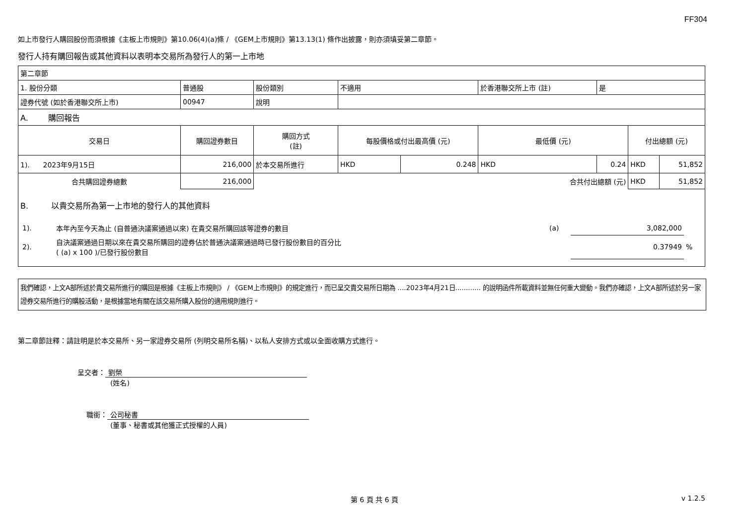FF304
如上市發行人購回股份而須根據《主板上市規則》第10.06(4)(a)條 / 《GEM上市規則》第13.13(1) 條作出披露，則亦須填妥第二章節。
發行人持有購回報告或其他資料以表明本交易所為發行人的第一上市地
| 第二章節 | | | | | | | | |
| 1. 股份分類 | 普通股 | 股份類別 | 不適用 | | 於香港聯交所上市 (註) | 是 | | |
| 證券代號 (如於香港聯交所上市) | 00947 | 說明 | | | | | | |
| A. 購回報告 | | | | | | | | |
| 交易日 | 購回證券數目 | 購回方式 (註) | 每股價格或付出最高價 (元) | | 最低價 (元) | | 付出總額 (元) | |
| 1). 2023年9月15日 | 216,000 | 於本交易所進行 | HKD | 0.248 | HKD | 0.24 | HKD | 51,852 |
| 合共購回證券總數 | 216,000 | | | | 合共付出總額 (元) | | HKD | 51,852 |
| B. 以貴交易所為第一上市地的發行人的其他資料 / 1). / 本年內至今天為止 (自普通決議案通過以來) 在貴交易所購回該等證券的數目 / (a) / 3,082,000 / / / 2). / 自決議案通過日期以來在貴交易所購回的證券佔於普通決議案通過時已發行股份數目的百分比 ( (a) x 100 )/已發行股份數目 / / 0.37949 / % / | | | | | | | | |
我們確認，上文A部所述於貴交易所進行的購回是根據《主板上市規則》 / 《GEM上市規則》的規定進行，而已呈交貴交易所日期為 ....2023年4月21日............ 的說明函件所載資料並無任何重大變動。我們亦確認，上文A部所述於另一家證券交易所進行的購股活動，是根據當地有關在該交易所購入股份的適用規則進行。
第二章節註釋：請註明是於本交易所、另一家證券交易所 (列明交易所名稱)、以私人安排方式或以全面收購方式進行。
呈交者： 劉榮
(姓名)
職銜： 公司秘書
(董事、秘書或其他獲正式授權的人員)
第 6 頁 共 6 頁 v 1.2.5